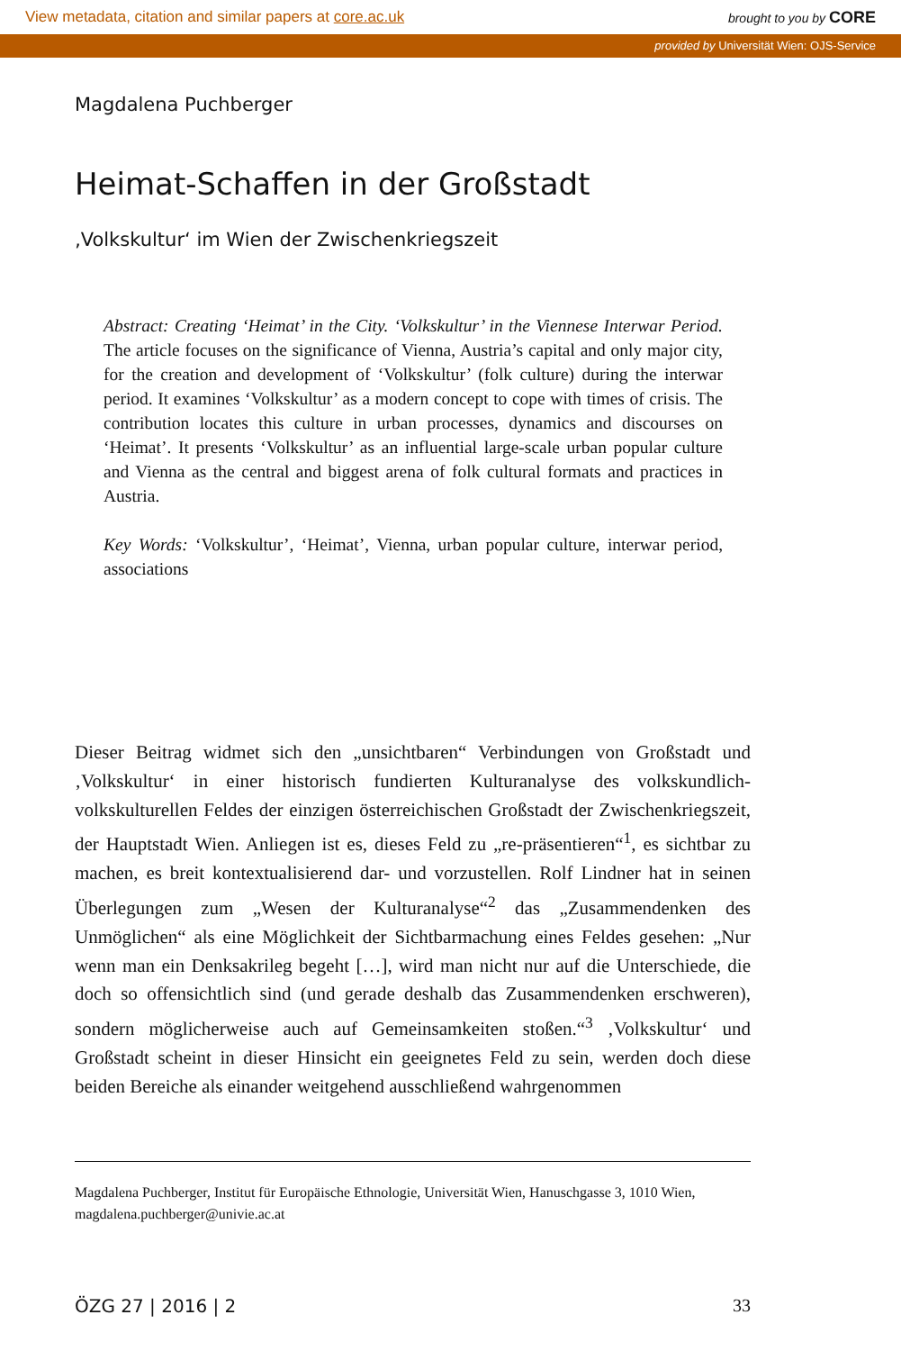View metadata, citation and similar papers at core.ac.uk brought to you by CORE
provided by Universität Wien: OJS-Service
Magdalena Puchberger
Heimat-Schaffen in der Großstadt
‚Volkskultur‘ im Wien der Zwischenkriegszeit
Abstract: Creating ‘Heimat’ in the City. ‘Volkskultur’ in the Viennese Interwar Period. The article focuses on the significance of Vienna, Austria’s capital and only major city, for the creation and development of ‘Volkskultur’ (folk culture) during the interwar period. It examines ‘Volkskultur’ as a modern concept to cope with times of crisis. The contribution locates this culture in urban processes, dynamics and discourses on ‘Heimat’. It presents ‘Volkskultur’ as an influential large-scale urban popular culture and Vienna as the central and biggest arena of folk cultural formats and practices in Austria.
Key Words: ‘Volkskultur’, ‘Heimat’, Vienna, urban popular culture, interwar period, associations
Dieser Beitrag widmet sich den „unsichtbaren“ Verbindungen von Großstadt und ‚Volkskultur‘ in einer historisch fundierten Kulturanalyse des volkskundlich-volkskulturellen Feldes der einzigen österreichischen Großstadt der Zwischenkriegszeit, der Hauptstadt Wien. Anliegen ist es, dieses Feld zu „re-präsentieren“<sup>1</sup>, es sichtbar zu machen, es breit kontextualisierend dar- und vorzustellen. Rolf Lindner hat in seinen Überlegungen zum „Wesen der Kulturanalyse“<sup>2</sup> das „Zusammendenken des Unmöglichen“ als eine Möglichkeit der Sichtbarmachung eines Feldes gesehen: „Nur wenn man ein Denksakrileg begeht […], wird man nicht nur auf die Unterschiede, die doch so offensichtlich sind (und gerade deshalb das Zusammendenken erschweren), sondern möglicherweise auch auf Gemeinsamkeiten stoßen.“<sup>3</sup> ‚Volkskultur‘ und Großstadt scheint in dieser Hinsicht ein geeignetes Feld zu sein, werden doch diese beiden Bereiche als einander weitgehend ausschließend wahrgenommen
Magdalena Puchberger, Institut für Europäische Ethnologie, Universität Wien, Hanuschgasse 3, 1010 Wien, magdalena.puchberger@univie.ac.at
ÖZG 27 | 2016 | 2 33